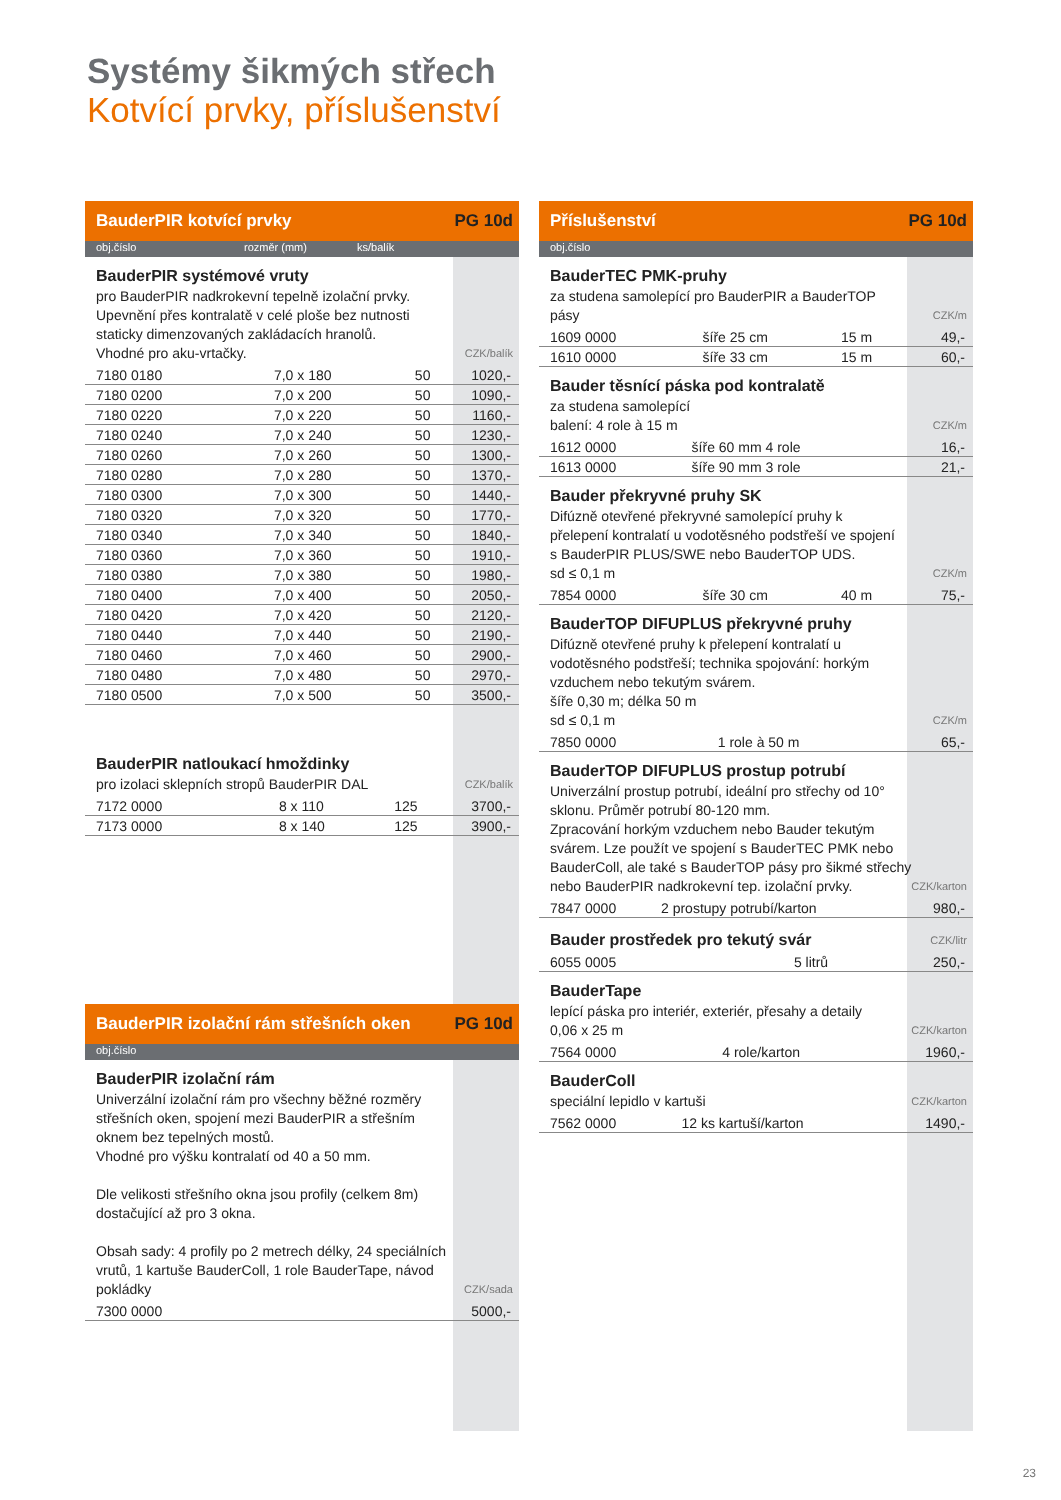Systémy šikmých střech
Kotvící prvky, příslušenství
BauderPIR kotvící prvky PG 10d
obj.číslo rozměr (mm) ks/balík
BauderPIR systémové vruty
pro BauderPIR nadkrokevní tepelně izolační prvky. Upevnění přes kontralatě v celé ploše bez nutnosti staticky dimenzovaných zakládacích hranolů.
Vhodné pro aku-vrtačky.
CZK/balík
| 7180 0180 | 7,0 x 180 | 50 | 1020,- |
| 7180 0200 | 7,0 x 200 | 50 | 1090,- |
| 7180 0220 | 7,0 x 220 | 50 | 1160,- |
| 7180 0240 | 7,0 x 240 | 50 | 1230,- |
| 7180 0260 | 7,0 x 260 | 50 | 1300,- |
| 7180 0280 | 7,0 x 280 | 50 | 1370,- |
| 7180 0300 | 7,0 x 300 | 50 | 1440,- |
| 7180 0320 | 7,0 x 320 | 50 | 1770,- |
| 7180 0340 | 7,0 x 340 | 50 | 1840,- |
| 7180 0360 | 7,0 x 360 | 50 | 1910,- |
| 7180 0380 | 7,0 x 380 | 50 | 1980,- |
| 7180 0400 | 7,0 x 400 | 50 | 2050,- |
| 7180 0420 | 7,0 x 420 | 50 | 2120,- |
| 7180 0440 | 7,0 x 440 | 50 | 2190,- |
| 7180 0460 | 7,0 x 460 | 50 | 2900,- |
| 7180 0480 | 7,0 x 480 | 50 | 2970,- |
| 7180 0500 | 7,0 x 500 | 50 | 3500,- |
BauderPIR natloukací hmoždinky
pro izolaci sklepních stropů BauderPIR DAL
CZK/balík
| 7172 0000 | 8 x 110 | 125 | 3700,- |
| 7173 0000 | 8 x 140 | 125 | 3900,- |
BauderPIR izolační rám střešních oken PG 10d
obj.číslo
BauderPIR izolační rám
Univerzální izolační rám pro všechny běžné rozměry střešních oken, spojení mezi BauderPIR a střešním oknem bez tepelných mostů.
Vhodné pro výšku kontralatí od 40 a 50 mm.
Dle velikosti střešního okna jsou profily (celkem 8m) dostačující až pro 3 okna.
Obsah sady: 4 profily po 2 metrech délky, 24 speciálních vrutů, 1 kartuše BauderColl, 1 role BauderTape, návod pokládky
CZK/sada
| 7300 0000 | 5000,- |
Příslušenství PG 10d
obj.číslo
BauderTEC PMK-pruhy
za studena samolepící pro BauderPIR a BauderTOP pásy
CZK/m
| 1609 0000 | šíře 25 cm | 15 m | 49,- |
| 1610 0000 | šíře 33 cm | 15 m | 60,- |
Bauder těsnící páska pod kontralatě
za studena samolepící
balení: 4 role à 15 m
CZK/m
| 1612 0000 | šíře 60 mm 4 role | 16,- |
| 1613 0000 | šíře 90 mm 3 role | 21,- |
Bauder překryvné pruhy SK
Difúzně otevřené překryvné samolepící pruhy k přelepení kontralatí u vodotěsného podstřeší ve spojení s BauderPIR PLUS/SWE nebo BauderTOP UDS.
sd ≤ 0,1 m
CZK/m
| 7854 0000 | šíře 30 cm | 40 m | 75,- |
BauderTOP DIFUPLUS překryvné pruhy
Difúzně otevřené pruhy k přelepení kontralatí u vodotěsného podstřeší; technika spojování: horkým vzduchem nebo tekutým svárem.
šíře 0,30 m; délka 50 m
sd ≤ 0,1 m
CZK/m
| 7850 0000 | 1 role à 50 m | 65,- |
BauderTOP DIFUPLUS prostup potrubí
Univerzální prostup potrubí, ideální pro střechy od 10° sklonu. Průměr potrubí 80-120 mm.
Zpracování horkým vzduchem nebo Bauder tekutým svárem. Lze použít ve spojení s BauderTEC PMK nebo BauderColl, ale také s BauderTOP pásy pro šikmé střechy nebo BauderPIR nadkrokevní tep. izolační prvky.
CZK/karton
| 7847 0000 | 2 prostupy potrubí/karton | 980,- |
Bauder prostředek pro tekutý svár
CZK/litr
| 6055 0005 | 5 litrů | 250,- |
BauderTape
lepící páska pro interiér, exteriér, přesahy a detaily
0,06 x 25 m
CZK/karton
| 7564 0000 | 4 role/karton | 1960,- |
BauderColl
speciální lepidlo v kartuši
CZK/karton
| 7562 0000 | 12 ks kartuší/karton | 1490,- |
23